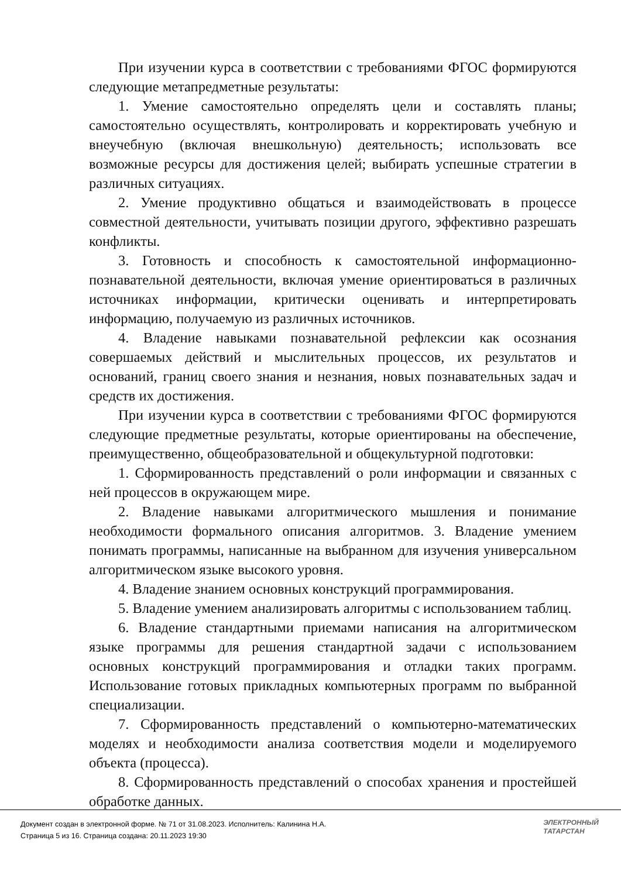При изучении курса в соответствии с требованиями ФГОС формируются следующие метапредметные результаты:
1. Умение самостоятельно определять цели и составлять планы; самостоятельно осуществлять, контролировать и корректировать учебную и внеучебную (включая внешкольную) деятельность; использовать все возможные ресурсы для достижения целей; выбирать успешные стратегии в различных ситуациях.
2. Умение продуктивно общаться и взаимодействовать в процессе совместной деятельности, учитывать позиции другого, эффективно разрешать конфликты.
3. Готовность и способность к самостоятельной информационно-познавательной деятельности, включая умение ориентироваться в различных источниках информации, критически оценивать и интерпретировать информацию, получаемую из различных источников.
4. Владение навыками познавательной рефлексии как осознания совершаемых действий и мыслительных процессов, их результатов и оснований, границ своего знания и незнания, новых познавательных задач и средств их достижения.
При изучении курса в соответствии с требованиями ФГОС формируются следующие предметные результаты, которые ориентированы на обеспечение, преимущественно, общеобразовательной и общекультурной подготовки:
1. Сформированность представлений о роли информации и связанных с ней процессов в окружающем мире.
2. Владение навыками алгоритмического мышления и понимание необходимости формального описания алгоритмов. 3. Владение умением понимать программы, написанные на выбранном для изучения универсальном алгоритмическом языке высокого уровня.
4. Владение знанием основных конструкций программирования.
5. Владение умением анализировать алгоритмы с использованием таблиц.
6. Владение стандартными приемами написания на алгоритмическом языке программы для решения стандартной задачи с использованием основных конструкций программирования и отладки таких программ. Использование готовых прикладных компьютерных программ по выбранной специализации.
7. Сформированность представлений о компьютерно-математических моделях и необходимости анализа соответствия модели и моделируемого объекта (процесса).
8. Сформированность представлений о способах хранения и простейшей обработке данных.
Документ создан в электронной форме. № 71 от 31.08.2023. Исполнитель: Калинина Н.А.
Страница 5 из 16. Страница создана: 20.11.2023 19:30
ЭЛЕКТРОННЫЙ
ТАТАРСТАН